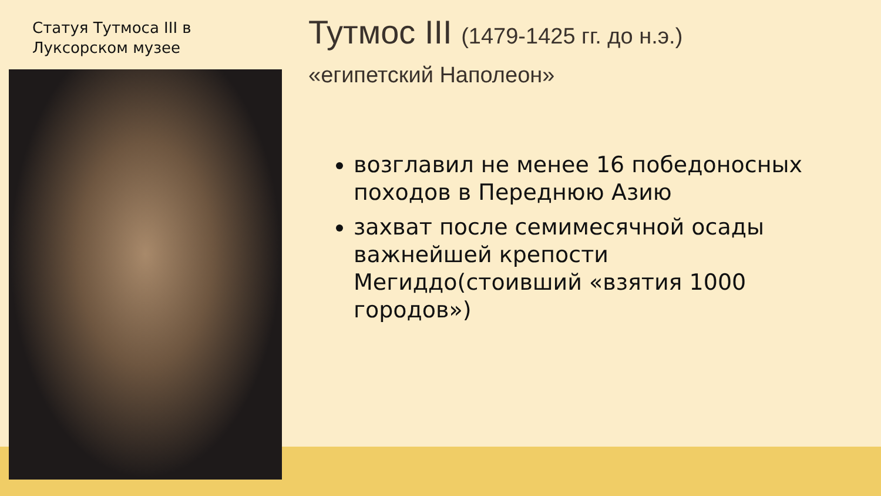Статуя Тутмоса III в Луксорском музее
Тутмос III (1479-1425 гг. до н.э.)
«египетский Наполеон»
возглавил не менее 16 победоносных походов в Переднюю Азию
захват после семимесячной осады важнейшей крепости Мегиддо(стоивший «взятия 1000 городов»)